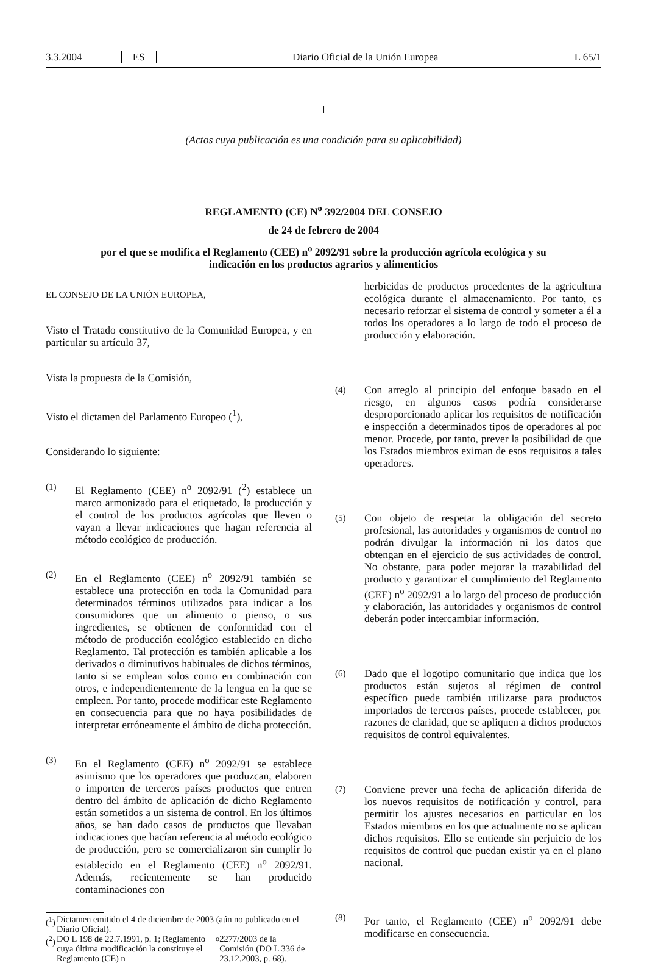3.3.2004 ES Diario Oficial de la Unión Europea L 65/1
I
(Actos cuya publicación es una condición para su aplicabilidad)
REGLAMENTO (CE) N<sup>o</sup> 392/2004 DEL CONSEJO
de 24 de febrero de 2004
por el que se modifica el Reglamento (CEE) n<sup>o</sup> 2092/91 sobre la producción agrícola ecológica y su
indicación en los productos agrarios y alimenticios
EL CONSEJO DE LA UNIÓN EUROPEA,
Visto el Tratado constitutivo de la Comunidad Europea, y en particular su artículo 37,
Vista la propuesta de la Comisión,
Visto el dictamen del Parlamento Europeo (<sup>1</sup>),
Considerando lo siguiente:
(1)
El Reglamento (CEE) n<sup>o</sup> 2092/91 (<sup>2</sup>) establece un marco armonizado para el etiquetado, la producción y el control de los productos agrícolas que lleven o vayan a llevar indicaciones que hagan referencia al método ecológico de producción.
(2)
En el Reglamento (CEE) n<sup>o</sup> 2092/91 también se establece una protección en toda la Comunidad para determinados términos utilizados para indicar a los consumidores que un alimento o pienso, o sus ingredientes, se obtienen de conformidad con el método de producción ecológico establecido en dicho Reglamento. Tal protección es también aplicable a los derivados o diminutivos habituales de dichos términos, tanto si se emplean solos como en combinación con otros, e independientemente de la lengua en la que se empleen. Por tanto, procede modificar este Reglamento en consecuencia para que no haya posibilidades de interpretar erróneamente el ámbito de dicha protección.
(3)
En el Reglamento (CEE) n<sup>o</sup> 2092/91 se establece asimismo que los operadores que produzcan, elaboren o importen de terceros países productos que entren dentro del ámbito de aplicación de dicho Reglamento están sometidos a un sistema de control. En los últimos años, se han dado casos de productos que llevaban indicaciones que hacían referencia al método ecológico de producción, pero se comercializaron sin cumplir lo establecido en el Reglamento (CEE) n<sup>o</sup> 2092/91. Además, recientemente se han producido contaminaciones con
(<sup>1</sup>) Dictamen emitido el 4 de diciembre de 2003 (aún no publicado en el Diario Oficial).
(<sup>2</sup>) DO L 198 de 22.7.1991, p. 1; Reglamento cuya última modificación la constituye el Reglamento (CE) n<sup>o</sup> 2277/2003 de la Comisión (DO L 336 de 23.12.2003, p. 68).
herbicidas de productos procedentes de la agricultura ecológica durante el almacenamiento. Por tanto, es necesario reforzar el sistema de control y someter a él a todos los operadores a lo largo de todo el proceso de producción y elaboración.
(4)
Con arreglo al principio del enfoque basado en el riesgo, en algunos casos podría considerarse desproporcionado aplicar los requisitos de notificación e inspección a determinados tipos de operadores al por menor. Procede, por tanto, prever la posibilidad de que los Estados miembros eximan de esos requisitos a tales operadores.
(5)
Con objeto de respetar la obligación del secreto profesional, las autoridades y organismos de control no podrán divulgar la información ni los datos que obtengan en el ejercicio de sus actividades de control. No obstante, para poder mejorar la trazabilidad del producto y garantizar el cumplimiento del Reglamento (CEE) n<sup>o</sup> 2092/91 a lo largo del proceso de producción y elaboración, las autoridades y organismos de control deberán poder intercambiar información.
(6)
Dado que el logotipo comunitario que indica que los productos están sujetos al régimen de control específico puede también utilizarse para productos importados de terceros países, procede establecer, por razones de claridad, que se apliquen a dichos productos requisitos de control equivalentes.
(7)
Conviene prever una fecha de aplicación diferida de los nuevos requisitos de notificación y control, para permitir los ajustes necesarios en particular en los Estados miembros en los que actualmente no se aplican dichos requisitos. Ello se entiende sin perjuicio de los requisitos de control que puedan existir ya en el plano nacional.
(8)
Por tanto, el Reglamento (CEE) n<sup>o</sup> 2092/91 debe modificarse en consecuencia.